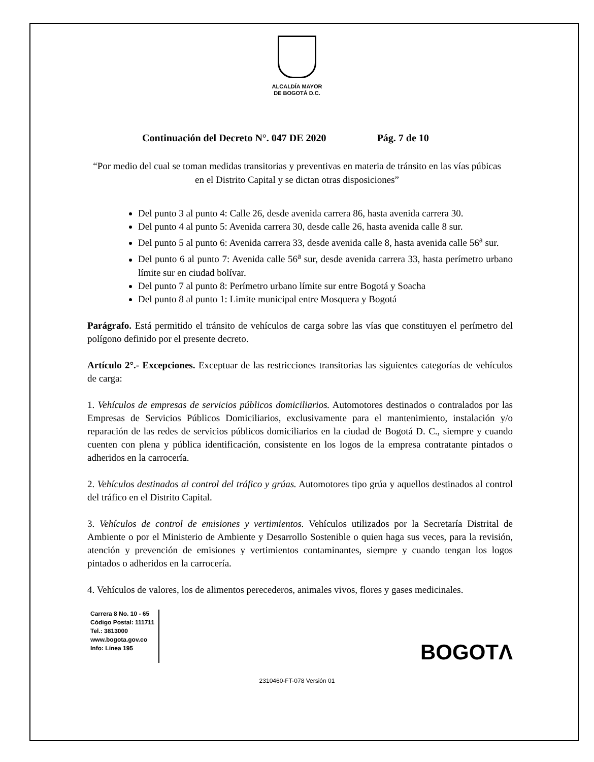ALCALDÍA MAYOR
DE BOGOTÁ D.C.
Continuación del Decreto N°. 047 DE 2020 Pág. 7 de 10
“Por medio del cual se toman medidas transitorias y preventivas en materia de tránsito en las vías púbicas en el Distrito Capital y se dictan otras disposiciones”
Del punto 3 al punto 4: Calle 26, desde avenida carrera 86, hasta avenida carrera 30.
Del punto 4 al punto 5: Avenida carrera 30, desde calle 26, hasta avenida calle 8 sur.
Del punto 5 al punto 6: Avenida carrera 33, desde avenida calle 8, hasta avenida calle 56<sup>a</sup> sur.
Del punto 6 al punto 7: Avenida calle 56<sup>a</sup> sur, desde avenida carrera 33, hasta perímetro urbano límite sur en ciudad bolívar.
Del punto 7 al punto 8: Perímetro urbano límite sur entre Bogotá y Soacha
Del punto 8 al punto 1: Limite municipal entre Mosquera y Bogotá
Parágrafo. Está permitido el tránsito de vehículos de carga sobre las vías que constituyen el perímetro del polígono definido por el presente decreto.
Artículo 2°.- Excepciones. Exceptuar de las restricciones transitorias las siguientes categorías de vehículos de carga:
1. Vehículos de empresas de servicios públicos domiciliarios. Automotores destinados o contralados por las Empresas de Servicios Públicos Domiciliarios, exclusivamente para el mantenimiento, instalación y/o reparación de las redes de servicios públicos domiciliarios en la ciudad de Bogotá D. C., siempre y cuando cuenten con plena y pública identificación, consistente en los logos de la empresa contratante pintados o adheridos en la carrocería.
2. Vehículos destinados al control del tráfico y grúas. Automotores tipo grúa y aquellos destinados al control del tráfico en el Distrito Capital.
3. Vehículos de control de emisiones y vertimientos. Vehículos utilizados por la Secretaría Distrital de Ambiente o por el Ministerio de Ambiente y Desarrollo Sostenible o quien haga sus veces, para la revisión, atención y prevención de emisiones y vertimientos contaminantes, siempre y cuando tengan los logos pintados o adheridos en la carrocería.
4. Vehículos de valores, los de alimentos perecederos, animales vivos, flores y gases medicinales.
Carrera 8 No. 10 - 65
Código Postal: 111711
Tel.: 3813000
www.bogota.gov.co
Info: Línea 195
BOGOTΛ
2310460-FT-078 Versión 01